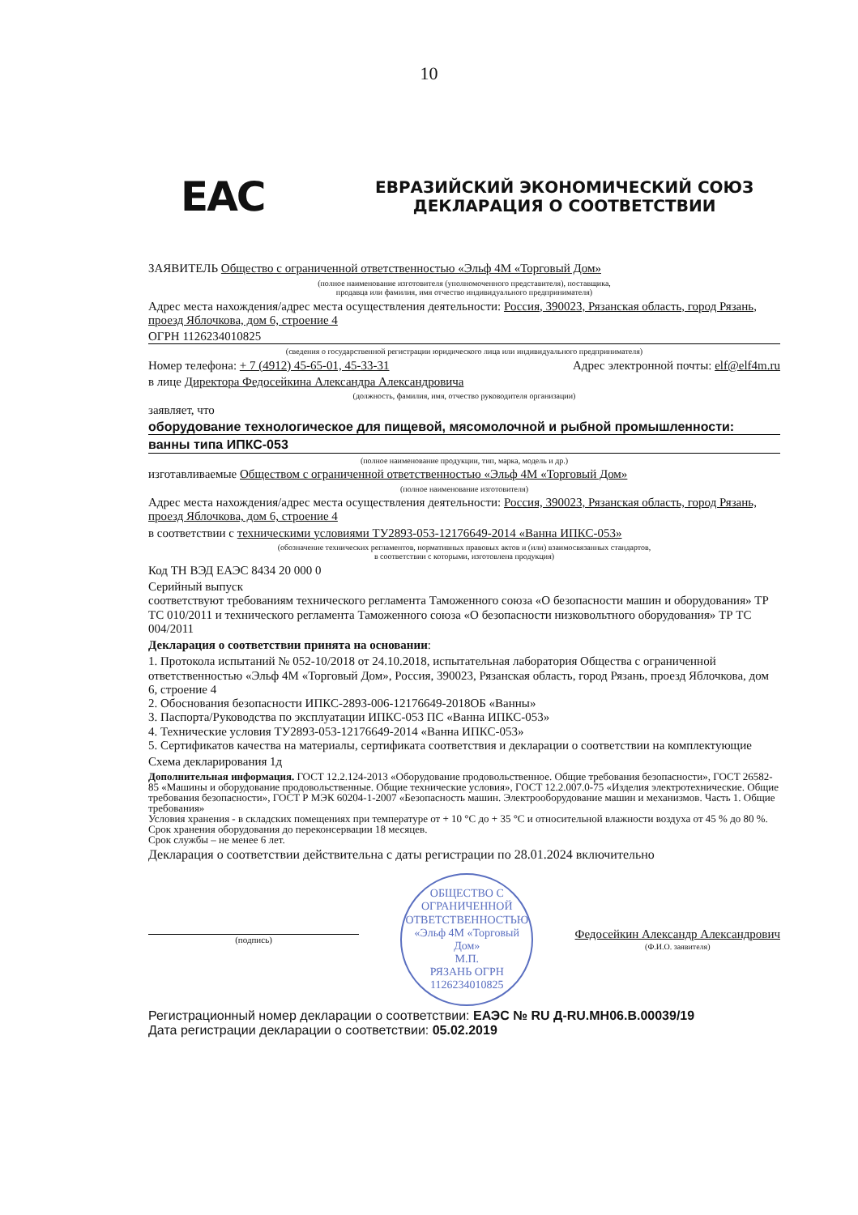10
EAC
ЕВРАЗИЙСКИЙ ЭКОНОМИЧЕСКИЙ СОЮЗ
ДЕКЛАРАЦИЯ О СООТВЕТСТВИИ
ЗАЯВИТЕЛЬ Общество с ограниченной ответственностью «Эльф 4М «Торговый Дом»
(полное наименование изготовителя (уполномоченного представителя), поставщика,
продавца или фамилия, имя отчество индивидуального предпринимателя)
Адрес места нахождения/адрес места осуществления деятельности: Россия, 390023, Рязанская область, город Рязань, проезд Яблочкова, дом 6, строение 4
ОГРН 1126234010825
(сведения о государственной регистрации юридического лица или индивидуального предпринимателя)
Номер телефона: + 7 (4912) 45-65-01, 45-33-31 Адрес электронной почты: elf@elf4m.ru
в лице Директора Федосейкина Александра Александровича
(должность, фамилия, имя, отчество руководителя организации)
заявляет, что
оборудование технологическое для пищевой, мясомолочной и рыбной промышленности:
ванны типа ИПКС-053
(полное наименование продукции, тип, марка, модель и др.)
изготавливаемые Обществом с ограниченной ответственностью «Эльф 4М «Торговый Дом»
(полное наименование изготовителя)
Адрес места нахождения/адрес места осуществления деятельности: Россия, 390023, Рязанская область, город Рязань, проезд Яблочкова, дом 6, строение 4
в соответствии с техническими условиями ТУ2893-053-12176649-2014 «Ванна ИПКС-053»
(обозначение технических регламентов, нормативных правовых актов и (или) взаимосвязанных стандартов,
в соответствии с которыми, изготовлена продукция)
Код ТН ВЭД ЕАЭС 8434 20 000 0
Серийный выпуск
соответствуют требованиям технического регламента Таможенного союза «О безопасности машин и оборудования» ТР ТС 010/2011 и технического регламента Таможенного союза «О безопасности низковольтного оборудования» ТР ТС 004/2011
Декларация о соответствии принята на основании:
1. Протокола испытаний № 052-10/2018 от 24.10.2018, испытательная лаборатория Общества с ограниченной ответственностью «Эльф 4М «Торговый Дом», Россия, 390023, Рязанская область, город Рязань, проезд Яблочкова, дом 6, строение 4
2. Обоснования безопасности ИПКС-2893-006-12176649-2018ОБ «Ванны»
3. Паспорта/Руководства по эксплуатации ИПКС-053 ПС «Ванна ИПКС-053»
4. Технические условия ТУ2893-053-12176649-2014 «Ванна ИПКС-053»
5. Сертификатов качества на материалы, сертификата соответствия и декларации о соответствии на комплектующие
Схема декларирования 1д
Дополнительная информация. ГОСТ 12.2.124-2013 «Оборудование продовольственное. Общие требования безопасности», ГОСТ 26582-85 «Машины и оборудование продовольственные. Общие технические условия», ГОСТ 12.2.007.0-75 «Изделия электротехнические. Общие требования безопасности», ГОСТ Р МЭК 60204-1-2007 «Безопасность машин. Электрооборудование машин и механизмов. Часть 1. Общие требования»
Условия хранения - в складских помещениях при температуре от + 10 °С до + 35 °С и относительной влажности воздуха от 45 % до 80 %. Срок хранения оборудования до переконсервации 18 месяцев.
Срок службы – не менее 6 лет.
Декларация о соответствии действительна с даты регистрации по 28.01.2024 включительно
(подпись)
ОБЩЕСТВО С ОГРАНИЧЕННОЙ ОТВЕТСТВЕННОСТЬЮ
«Эльф 4М «Торговый Дом»
М.П.
РЯЗАНЬ ОГРН 1126234010825
Федосейкин Александр Александрович
(Ф.И.О. заявителя)
Регистрационный номер декларации о соответствии: ЕАЭС № RU Д-RU.МН06.В.00039/19
Дата регистрации декларации о соответствии: 05.02.2019